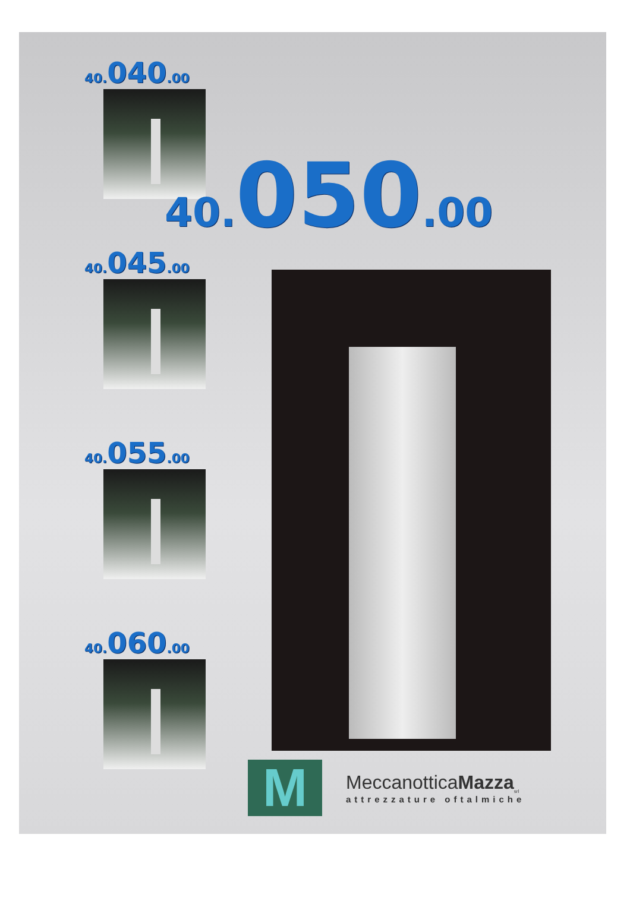40. 040.00
40. 045.00
40. 055.00
40. 060.00
40. 050.00
M
MeccanotticaMazza<sub>srl</sub>
attrezzature oftalmiche